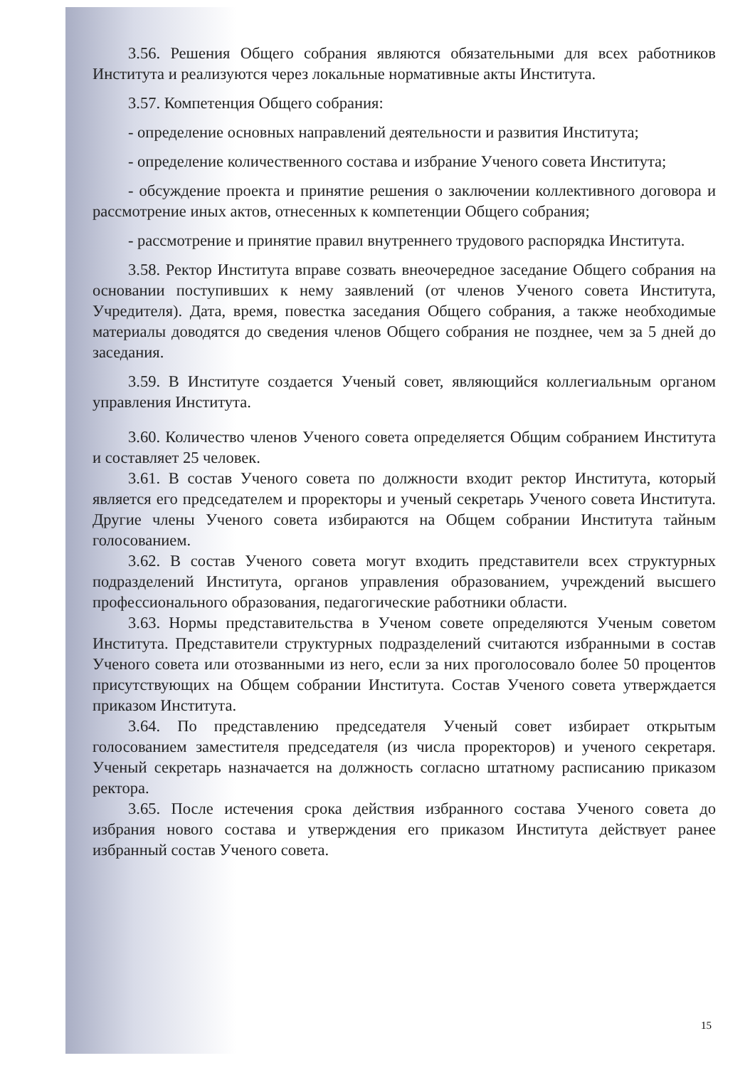3.56. Решения Общего собрания являются обязательными для всех работников Института и реализуются через локальные нормативные акты Института.
3.57. Компетенция Общего собрания:
- определение основных направлений деятельности и развития Института;
- определение количественного состава и избрание Ученого совета Института;
- обсуждение проекта и принятие решения о заключении коллективного договора и рассмотрение иных актов, отнесенных к компетенции Общего собрания;
- рассмотрение и принятие правил внутреннего трудового распорядка Института.
3.58. Ректор Института вправе созвать внеочередное заседание Общего собрания на основании поступивших к нему заявлений (от членов Ученого совета Института, Учредителя). Дата, время, повестка заседания Общего собрания, а также необходимые материалы доводятся до сведения членов Общего собрания не позднее, чем за 5 дней до заседания.
3.59. В Институте создается Ученый совет, являющийся коллегиальным органом управления Института.
3.60. Количество членов Ученого совета определяется Общим собранием Института и составляет 25 человек.
3.61. В состав Ученого совета по должности входит ректор Института, который является его председателем и проректоры и ученый секретарь Ученого совета Института. Другие члены Ученого совета избираются на Общем собрании Института тайным голосованием.
3.62. В состав Ученого совета могут входить представители всех структурных подразделений Института, органов управления образованием, учреждений высшего профессионального образования, педагогические работники области.
3.63. Нормы представительства в Ученом совете определяются Ученым советом Института. Представители структурных подразделений считаются избранными в состав Ученого совета или отозванными из него, если за них проголосовало более 50 процентов присутствующих на Общем собрании Института. Состав Ученого совета утверждается приказом Института.
3.64. По представлению председателя Ученый совет избирает открытым голосованием заместителя председателя (из числа проректоров) и ученого секретаря. Ученый секретарь назначается на должность согласно штатному расписанию приказом ректора.
3.65. После истечения срока действия избранного состава Ученого совета до избрания нового состава и утверждения его приказом Института действует ранее избранный состав Ученого совета.
15